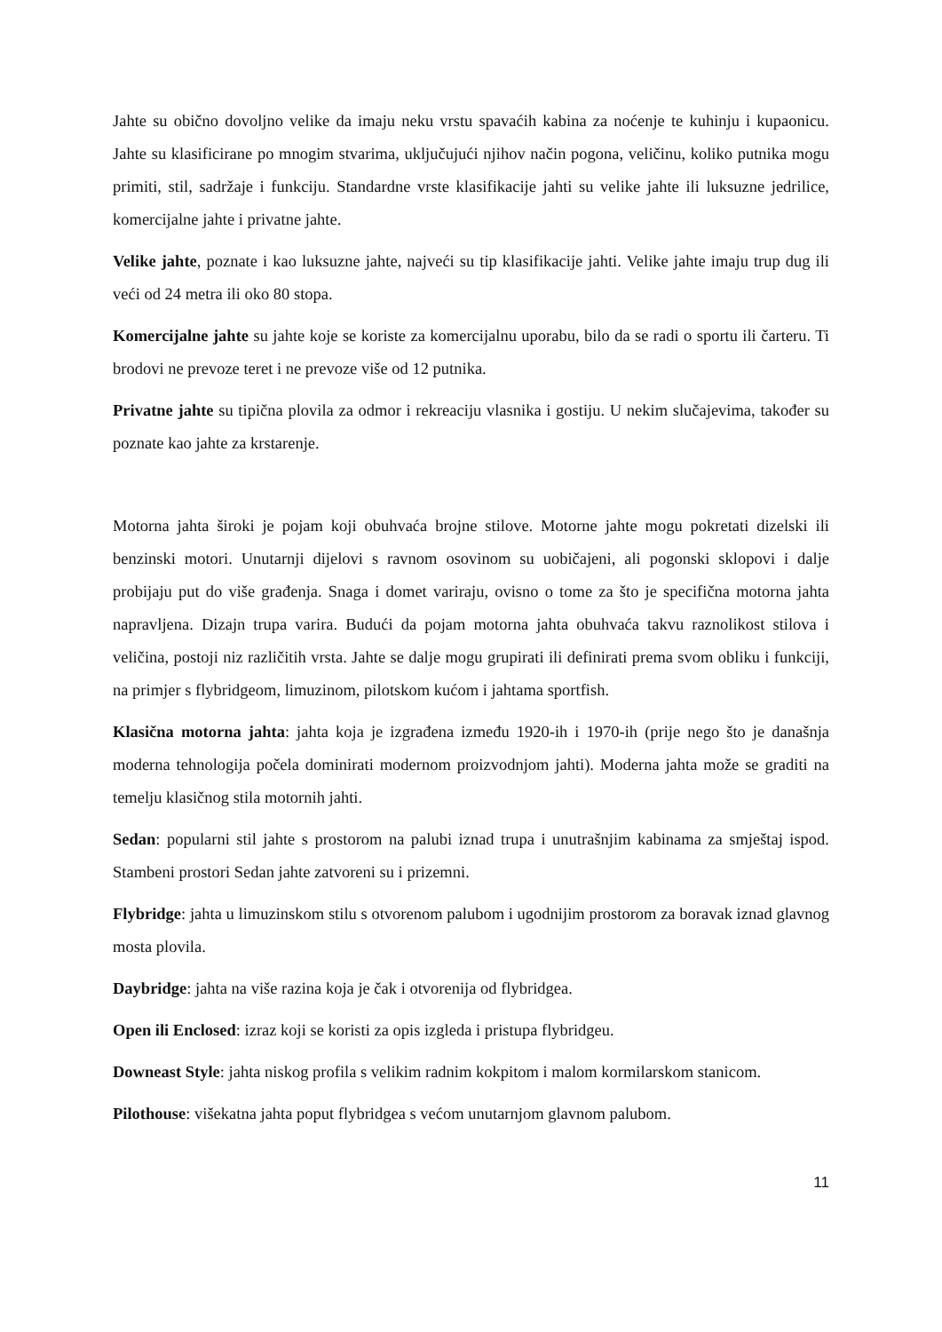Jahte su obično dovoljno velike da imaju neku vrstu spavaćih kabina za noćenje te kuhinju i kupaonicu. Jahte su klasificirane po mnogim stvarima, uključujući njihov način pogona, veličinu, koliko putnika mogu primiti, stil, sadržaje i funkciju. Standardne vrste klasifikacije jahti su velike jahte ili luksuzne jedrilice, komercijalne jahte i privatne jahte.
Velike jahte, poznate i kao luksuzne jahte, najveći su tip klasifikacije jahti. Velike jahte imaju trup dug ili veći od 24 metra ili oko 80 stopa.
Komercijalne jahte su jahte koje se koriste za komercijalnu uporabu, bilo da se radi o sportu ili čarteru. Ti brodovi ne prevoze teret i ne prevoze više od 12 putnika.
Privatne jahte su tipična plovila za odmor i rekreaciju vlasnika i gostiju. U nekim slučajevima, također su poznate kao jahte za krstarenje.
Motorna jahta široki je pojam koji obuhvaća brojne stilove. Motorne jahte mogu pokretati dizelski ili benzinski motori. Unutarnji dijelovi s ravnom osovinom su uobičajeni, ali pogonski sklopovi i dalje probijaju put do više građenja. Snaga i domet variraju, ovisno o tome za što je specifična motorna jahta napravljena. Dizajn trupa varira. Budući da pojam motorna jahta obuhvaća takvu raznolikost stilova i veličina, postoji niz različitih vrsta. Jahte se dalje mogu grupirati ili definirati prema svom obliku i funkciji, na primjer s flybridgeom, limuzinom, pilotskom kućom i jahtama sportfish.
Klasična motorna jahta: jahta koja je izgrađena između 1920-ih i 1970-ih (prije nego što je današnja moderna tehnologija počela dominirati modernom proizvodnjom jahti). Moderna jahta može se graditi na temelju klasičnog stila motornih jahti.
Sedan: popularni stil jahte s prostorom na palubi iznad trupa i unutrašnjim kabinama za smještaj ispod. Stambeni prostori Sedan jahte zatvoreni su i prizemni.
Flybridge: jahta u limuzinskom stilu s otvorenom palubom i ugodnijim prostorom za boravak iznad glavnog mosta plovila.
Daybridge: jahta na više razina koja je čak i otvorenija od flybridgea.
Open ili Enclosed: izraz koji se koristi za opis izgleda i pristupa flybridgeu.
Downeast Style: jahta niskog profila s velikim radnim kokpitom i malom kormilarskom stanicom.
Pilothouse: višekatna jahta poput flybridgea s većom unutarnjom glavnom palubom.
11